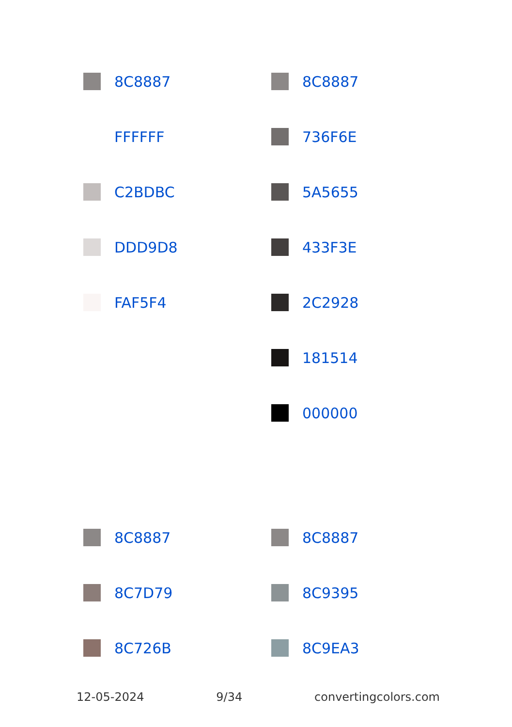8C8887
FFFFFF
C2BDBC
DDD9D8
FAF5F4
8C8887
736F6E
5A5655
433F3E
2C2928
181514
000000
8C8887
8C7D79
8C726B
8C8887
8C9395
8C9EA3
12-05-2024 9/34 convertingcolors.com